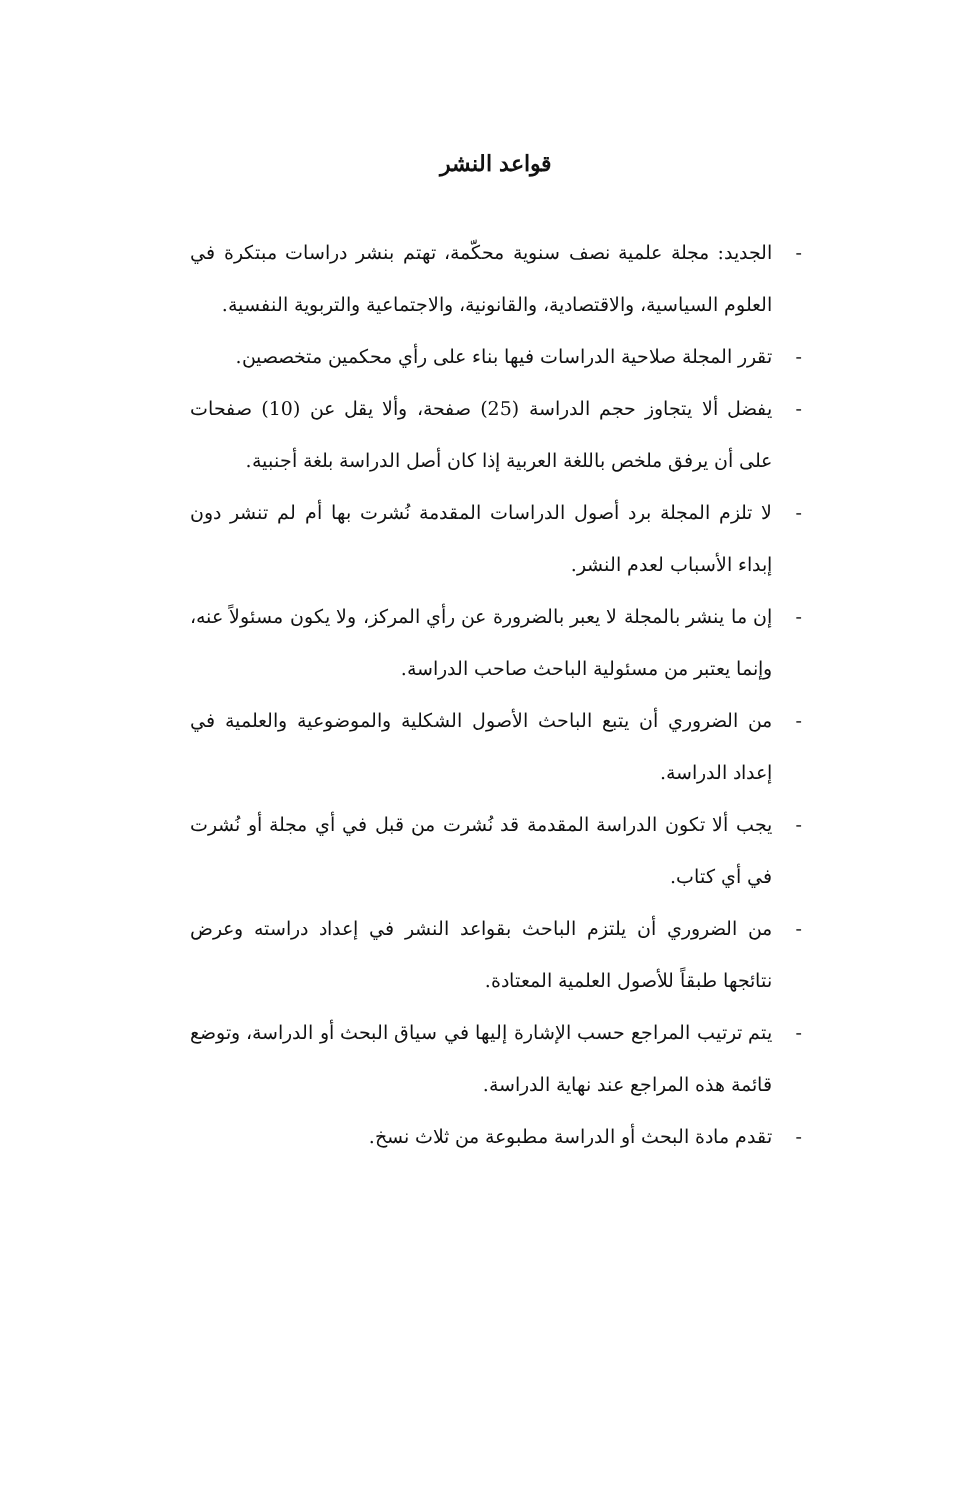قواعد النشر
- الجديد: مجلة علمية نصف سنوية محكّمة، تهتم بنشر دراسات مبتكرة في العلوم السياسية، والاقتصادية، والقانونية، والاجتماعية والتربوية النفسية.
- تقرر المجلة صلاحية الدراسات فيها بناء على رأي محكمين متخصصين.
- يفضل ألا يتجاوز حجم الدراسة (25) صفحة، وألا يقل عن (10) صفحات على أن يرفق ملخص باللغة العربية إذا كان أصل الدراسة بلغة أجنبية.
- لا تلزم المجلة برد أصول الدراسات المقدمة نُشرت بها أم لم تنشر دون إبداء الأسباب لعدم النشر.
- إن ما ينشر بالمجلة لا يعبر بالضرورة عن رأي المركز، ولا يكون مسئولاً عنه، وإنما يعتبر من مسئولية الباحث صاحب الدراسة.
- من الضروري أن يتبع الباحث الأصول الشكلية والموضوعية والعلمية في إعداد الدراسة.
- يجب ألا تكون الدراسة المقدمة قد نُشرت من قبل في أي مجلة أو نُشرت في أي كتاب.
- من الضروري أن يلتزم الباحث بقواعد النشر في إعداد دراسته وعرض نتائجها طبقاً للأصول العلمية المعتادة.
- يتم ترتيب المراجع حسب الإشارة إليها في سياق البحث أو الدراسة، وتوضع قائمة هذه المراجع عند نهاية الدراسة.
- تقدم مادة البحث أو الدراسة مطبوعة من ثلاث نسخ.